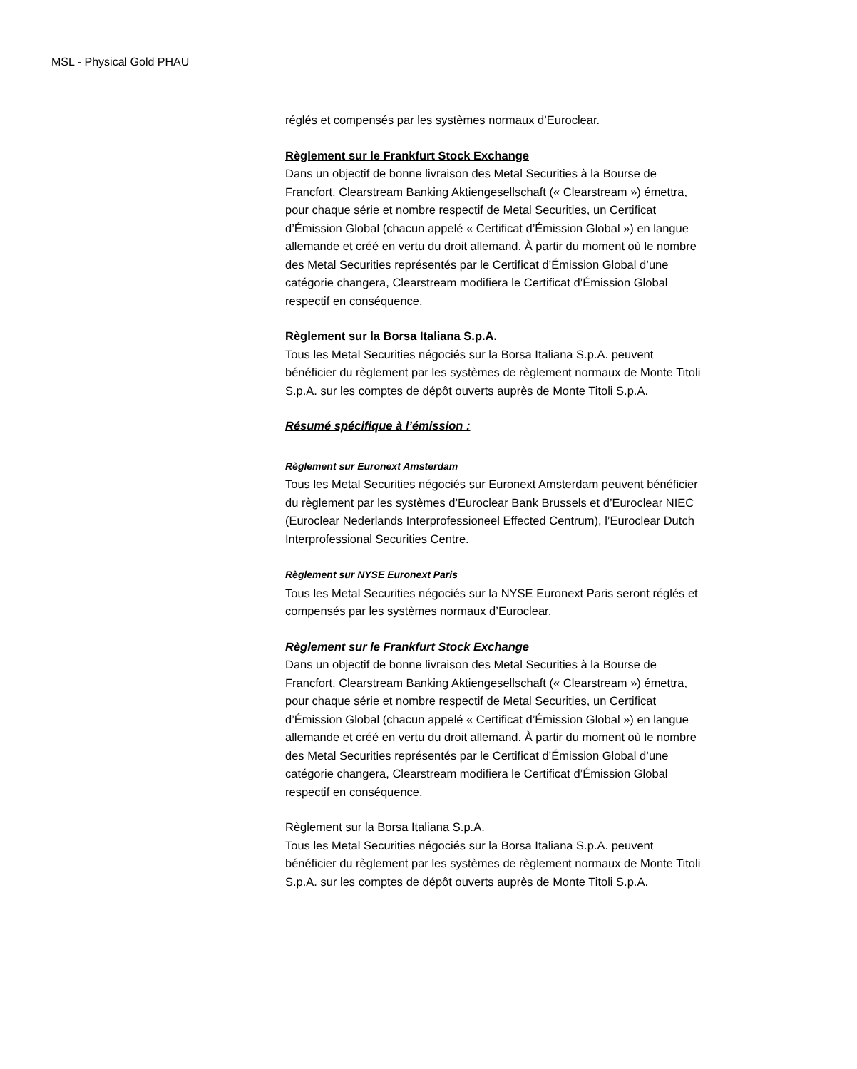MSL - Physical Gold PHAU
réglés et compensés par les systèmes normaux d’Euroclear.
Règlement sur le Frankfurt Stock Exchange
Dans un objectif de bonne livraison des Metal Securities à la Bourse de Francfort, Clearstream Banking Aktiengesellschaft (« Clearstream ») émettra, pour chaque série et nombre respectif de Metal Securities, un Certificat d’Émission Global (chacun appelé « Certificat d’Émission Global ») en langue allemande et créé en vertu du droit allemand. À partir du moment où le nombre des Metal Securities représentés par le Certificat d’Émission Global d’une catégorie changera, Clearstream modifiera le Certificat d’Émission Global respectif en conséquence.
Règlement sur la Borsa Italiana S.p.A.
Tous les Metal Securities négociés sur la Borsa Italiana S.p.A. peuvent bénéficier du règlement par les systèmes de règlement normaux de Monte Titoli S.p.A. sur les comptes de dépôt ouverts auprès de Monte Titoli S.p.A.
Résumé spécifique à l’émission :
Règlement sur Euronext Amsterdam
Tous les Metal Securities négociés sur Euronext Amsterdam peuvent bénéficier du règlement par les systèmes d’Euroclear Bank Brussels et d’Euroclear NIEC (Euroclear Nederlands Interprofessioneel Effected Centrum), l’Euroclear Dutch Interprofessional Securities Centre.
Règlement sur NYSE Euronext Paris
Tous les Metal Securities négociés sur la NYSE Euronext Paris seront réglés et compensés par les systèmes normaux d’Euroclear.
Règlement sur le Frankfurt Stock Exchange
Dans un objectif de bonne livraison des Metal Securities à la Bourse de Francfort, Clearstream Banking Aktiengesellschaft (« Clearstream ») émettra, pour chaque série et nombre respectif de Metal Securities, un Certificat d’Émission Global (chacun appelé « Certificat d’Émission Global ») en langue allemande et créé en vertu du droit allemand. À partir du moment où le nombre des Metal Securities représentés par le Certificat d’Émission Global d’une catégorie changera, Clearstream modifiera le Certificat d’Émission Global respectif en conséquence.
Règlement sur la Borsa Italiana S.p.A.
Tous les Metal Securities négociés sur la Borsa Italiana S.p.A. peuvent bénéficier du règlement par les systèmes de règlement normaux de Monte Titoli S.p.A. sur les comptes de dépôt ouverts auprès de Monte Titoli S.p.A.